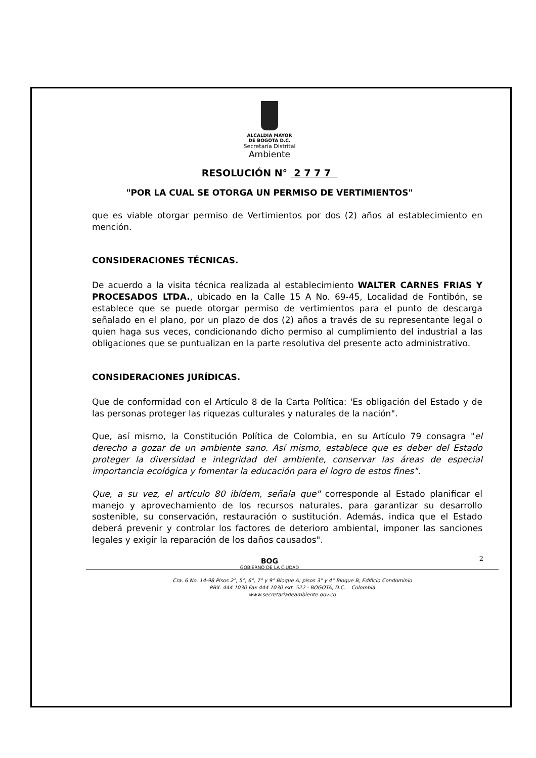ALCALDIA MAYOR
DE BOGOTA D.C.
Secretaría Distrital
Ambiente
RESOLUCIÓN N° 2 7 7 7
"POR LA CUAL SE OTORGA UN PERMISO DE VERTIMIENTOS"
que es viable otorgar permiso de Vertimientos por dos (2) años al establecimiento en mención.
CONSIDERACIONES TÉCNICAS.
De acuerdo a la visita técnica realizada al establecimiento WALTER CARNES FRIAS Y PROCESADOS LTDA., ubicado en la Calle 15 A No. 69-45, Localidad de Fontibón, se establece que se puede otorgar permiso de vertimientos para el punto de descarga señalado en el plano, por un plazo de dos (2) años a través de su representante legal o quien haga sus veces, condicionando dicho permiso al cumplimiento del industrial a las obligaciones que se puntualizan en la parte resolutiva del presente acto administrativo.
CONSIDERACIONES JURÍDICAS.
Que de conformidad con el Artículo 8 de la Carta Política: 'Es obligación del Estado y de las personas proteger las riquezas culturales y naturales de la nación".
Que, así mismo, la Constitución Política de Colombia, en su Artículo 79 consagra "el derecho a gozar de un ambiente sano. Así mismo, establece que es deber del Estado proteger la diversidad e integridad del ambiente, conservar las áreas de especial importancia ecológica y fomentar la educación para el logro de estos fines".
Que, a su vez, el artículo 80 ibídem, señala que" corresponde al Estado planificar el manejo y aprovechamiento de los recursos naturales, para garantizar su desarrollo sostenible, su conservación, restauración o sustitución. Además, indica que el Estado deberá prevenir y controlar los factores de deterioro ambiental, imponer las sanciones legales y exigir la reparación de los daños causados".
BOG
GOBIERNO DE LA CIUDAD
2
Cra. 6 No. 14-98 Pisos 2°, 5°, 6°, 7° y 9° Bloque A; pisos 3° y 4° Bloque B; Edificio Condominio
PBX. 444 1030 Fax 444 1030 ext. 522 - BOGOTÁ, D.C. – Colombia
www.secretariadeambiente.gov.co